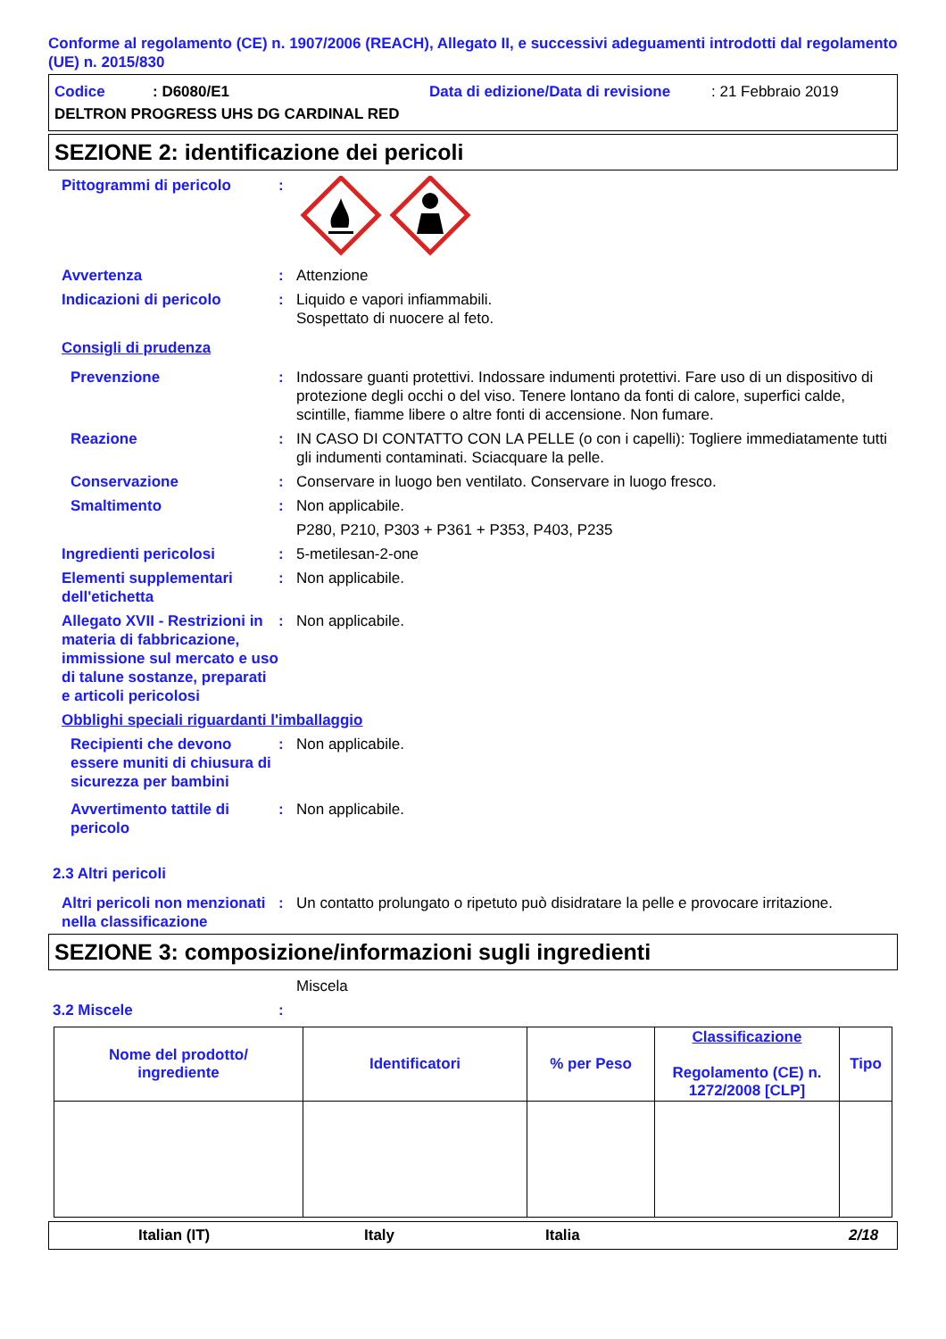Conforme al regolamento (CE) n. 1907/2006 (REACH), Allegato II, e successivi adeguamenti introdotti dal regolamento (UE) n. 2015/830
Codice: D6080/E1 Data di edizione/Data di revisione: 21 Febbraio 2019
DELTRON PROGRESS UHS DG CARDINAL RED
SEZIONE 2: identificazione dei pericoli
Pittogrammi di pericolo :
Avvertenza : Attenzione
Indicazioni di pericolo : Liquido e vapori infiammabili.
Sospettato di nuocere al feto.
Consigli di prudenza
Prevenzione : Indossare guanti protettivi. Indossare indumenti protettivi. Fare uso di un dispositivo di protezione degli occhi o del viso. Tenere lontano da fonti di calore, superfici calde, scintille, fiamme libere o altre fonti di accensione. Non fumare.
Reazione : IN CASO DI CONTATTO CON LA PELLE (o con i capelli): Togliere immediatamente tutti gli indumenti contaminati. Sciacquare la pelle.
Conservazione : Conservare in luogo ben ventilato. Conservare in luogo fresco.
Smaltimento : Non applicabile.
P280, P210, P303 + P361 + P353, P403, P235
Ingredienti pericolosi : 5-metilesan-2-one
Elementi supplementari dell'etichetta
: Non applicabile.
Allegato XVII - Restrizioni in materia di fabbricazione, immissione sul mercato e uso di talune sostanze, preparati e articoli pericolosi
: Non applicabile.
Obblighi speciali riguardanti l'imballaggio
Recipienti che devono essere muniti di chiusura di sicurezza per bambini
: Non applicabile.
Avvertimento tattile di pericolo
: Non applicabile.
2.3 Altri pericoli
Altri pericoli non menzionati nella classificazione
: Un contatto prolungato o ripetuto può disidratare la pelle e provocare irritazione.
SEZIONE 3: composizione/informazioni sugli ingredienti
Miscela
3.2 Miscele :
| Nome del prodotto/ ingrediente | Identificatori | % per Peso | Classificazione Regolamento (CE) n. 1272/2008 [CLP] | Tipo |
| --- | --- | --- | --- | --- |
Italian (IT) Italy Italia 2/18